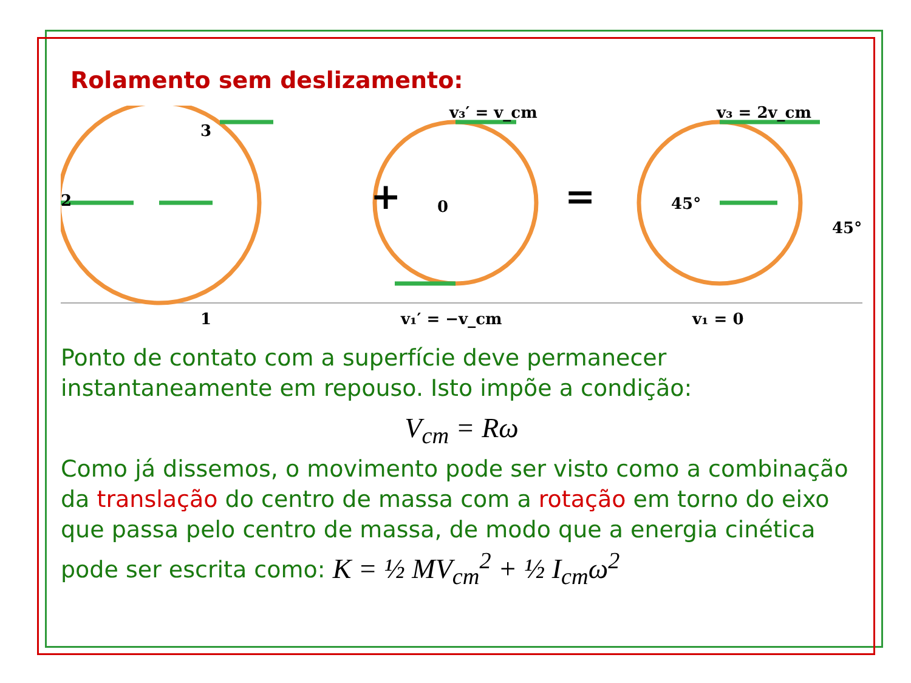Rolamento sem deslizamento:
3
2
1
0
v₃′ = v_cm
v₃ = 2v_cm
v₁′ = −v_cm
v₁ = 0
+
=
45°
45°
Ponto de contato com a superfície deve permanecer instantaneamente em repouso. Isto impõe a condição:
V<sub>cm</sub> = Rω
Como já dissemos, o movimento pode ser visto como a combinação da translação do centro de massa com a rotação em torno do eixo que passa pelo centro de massa, de modo que a energia cinética pode ser escrita como: K = ½ MV<sub>cm</sub><sup>2</sup> + ½ I<sub>cm</sub>ω<sup>2</sup>